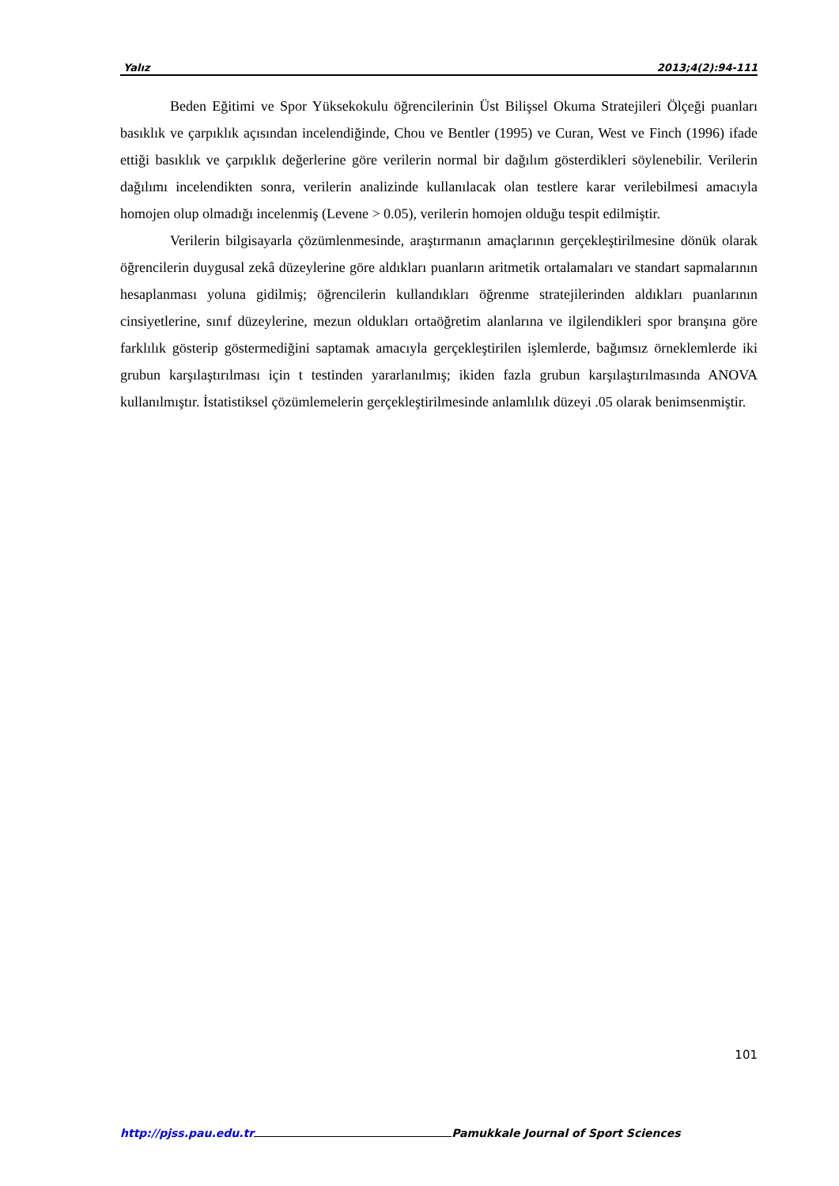Yalız 2013;4(2):94-111
Beden Eğitimi ve Spor Yüksekokulu öğrencilerinin Üst Bilişsel Okuma Stratejileri Ölçeği puanları basıklık ve çarpıklık açısından incelendiğinde, Chou ve Bentler (1995) ve Curan, West ve Finch (1996) ifade ettiği basıklık ve çarpıklık değerlerine göre verilerin normal bir dağılım gösterdikleri söylenebilir. Verilerin dağılımı incelendikten sonra, verilerin analizinde kullanılacak olan testlere karar verilebilmesi amacıyla homojen olup olmadığı incelenmiş (Levene > 0.05), verilerin homojen olduğu tespit edilmiştir.
Verilerin bilgisayarla çözümlenmesinde, araştırmanın amaçlarının gerçekleştirilmesine dönük olarak öğrencilerin duygusal zekâ düzeylerine göre aldıkları puanların aritmetik ortalamaları ve standart sapmalarının hesaplanması yoluna gidilmiş; öğrencilerin kullandıkları öğrenme stratejilerinden aldıkları puanlarının cinsiyetlerine, sınıf düzeylerine, mezun oldukları ortaöğretim alanlarına ve ilgilendikleri spor branşına göre farklılık gösterip göstermediğini saptamak amacıyla gerçekleştirilen işlemlerde, bağımsız örneklemlerde iki grubun karşılaştırılması için t testinden yararlanılmış; ikiden fazla grubun karşılaştırılmasında ANOVA kullanılmıştır. İstatistiksel çözümlemelerin gerçekleştirilmesinde anlamlılık düzeyi .05 olarak benimsenmiştir.
101
http://pjss.pau.edu.tr Pamukkale Journal of Sport Sciences